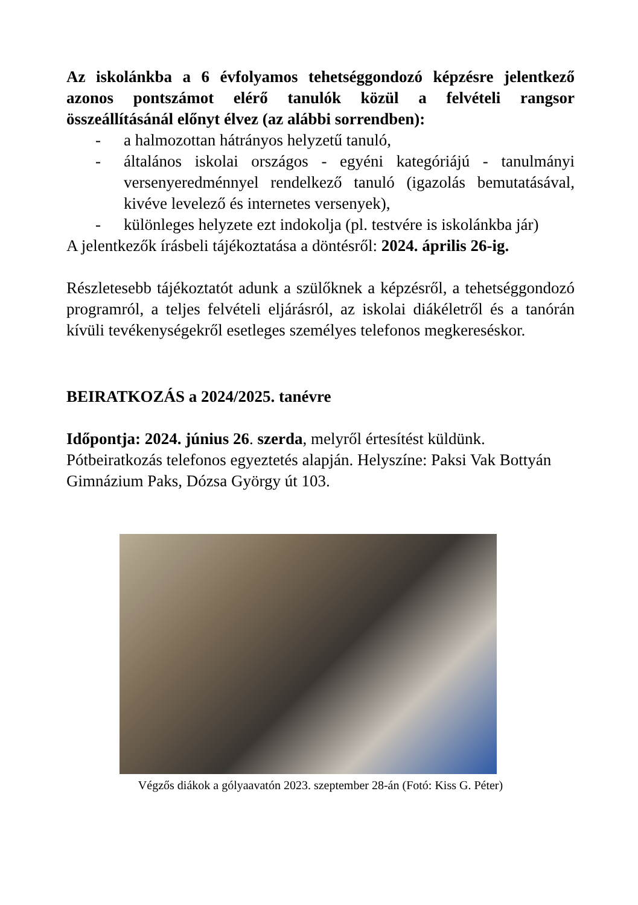Az iskolánkba a 6 évfolyamos tehetséggondozó képzésre jelent­kező azonos pontszámot elérő tanulók közül a felvételi rangsor összeállításánál előnyt élvez (az alábbi sorrendben):
- a halmozottan hátrányos helyzetű tanuló,
- általános iskolai országos - egyéni kategóriájú - tanulmányi versenyeredménnyel rendelkező tanuló (igazolás bemutatásá­val, kivéve levelező és internetes versenyek),
- különleges helyzete ezt indokolja (pl. testvére is iskolánkba jár)
A jelentkezők írásbeli tájékoztatása a döntésről: 2024. április 26-ig.
Részletesebb tájékoztatót adunk a szülőknek a képzésről, a tehetséggondozó programról, a teljes felvételi eljárásról, az iskolai diákéletről és a tanórán kívüli tevékenységekről esetleges személyes telefonos megkereséskor.
BEIRATKOZÁS a 2024/2025. tanévre
Időpontja: 2024. június 26. szerda, melyről értesítést küldünk. Pótbeiratkozás telefonos egyeztetés alapján. Helyszíne: Paksi Vak Bottyán Gimnázium Paks, Dózsa György út 103.
Végzős diákok a gólyaavatón 2023. szeptember 28-án (Fotó: Kiss G. Péter)